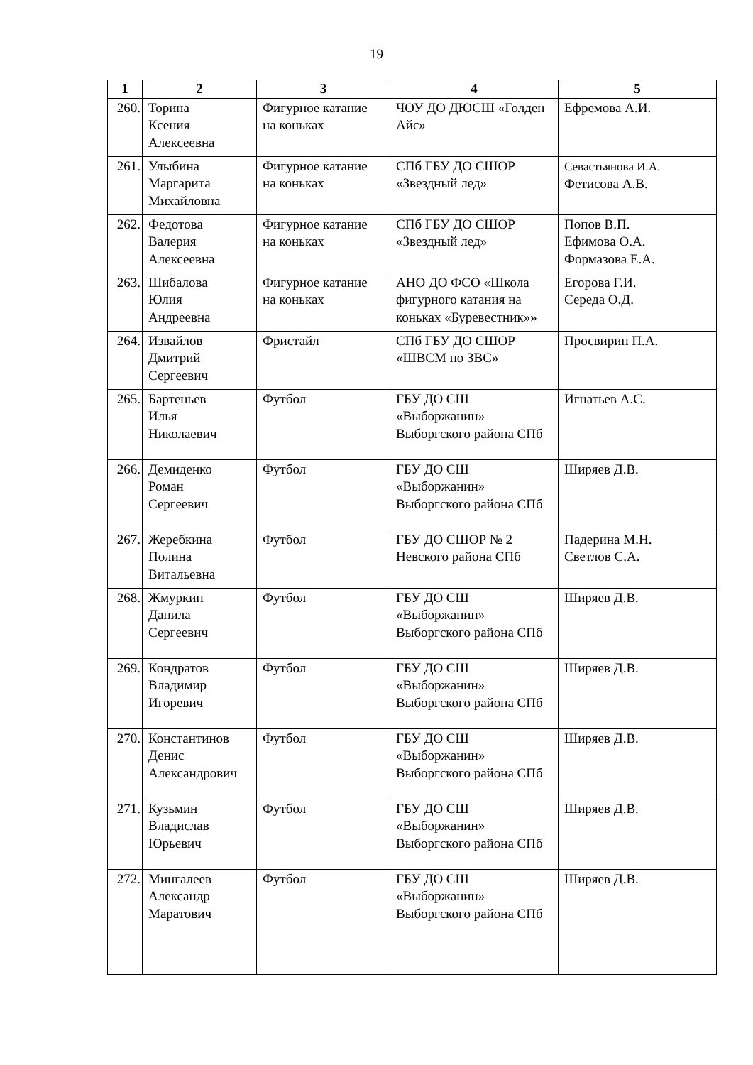19
| 1 | 2 | 3 | 4 | 5 |
| --- | --- | --- | --- | --- |
| 260. | Торина Ксения Алексеевна | Фигурное катание на коньках | ЧОУ ДО ДЮСШ «Голден Айс» | Ефремова А.И. |
| 261. | Улыбина Маргарита Михайловна | Фигурное катание на коньках | СПб ГБУ ДО СШОР «Звездный лед» | Севастьянова И.А. Фетисова А.В. |
| 262. | Федотова Валерия Алексеевна | Фигурное катание на коньках | СПб ГБУ ДО СШОР «Звездный лед» | Попов В.П. Ефимова О.А. Формазова Е.А. |
| 263. | Шибалова Юлия Андреевна | Фигурное катание на коньках | АНО ДО ФСО «Школа фигурного катания на коньках «Буревестник»» | Егорова Г.И. Середа О.Д. |
| 264. | Извайлов Дмитрий Сергеевич | Фристайл | СПб ГБУ ДО СШОР «ШВСМ по ЗВС» | Просвирин П.А. |
| 265. | Бартеньев Илья Николаевич | Футбол | ГБУ ДО СШ «Выборжанин» Выборгского района СПб | Игнатьев А.С. |
| 266. | Демиденко Роман Сергеевич | Футбол | ГБУ ДО СШ «Выборжанин» Выборгского района СПб | Ширяев Д.В. |
| 267. | Жеребкина Полина Витальевна | Футбол | ГБУ ДО СШОР № 2 Невского района СПб | Падерина М.Н. Светлов С.А. |
| 268. | Жмуркин Данила Сергеевич | Футбол | ГБУ ДО СШ «Выборжанин» Выборгского района СПб | Ширяев Д.В. |
| 269. | Кондратов Владимир Игоревич | Футбол | ГБУ ДО СШ «Выборжанин» Выборгского района СПб | Ширяев Д.В. |
| 270. | Константинов Денис Александрович | Футбол | ГБУ ДО СШ «Выборжанин» Выборгского района СПб | Ширяев Д.В. |
| 271. | Кузьмин Владислав Юрьевич | Футбол | ГБУ ДО СШ «Выборжанин» Выборгского района СПб | Ширяев Д.В. |
| 272. | Мингалеев Александр Маратович | Футбол | ГБУ ДО СШ «Выборжанин» Выборгского района СПб | Ширяев Д.В. |